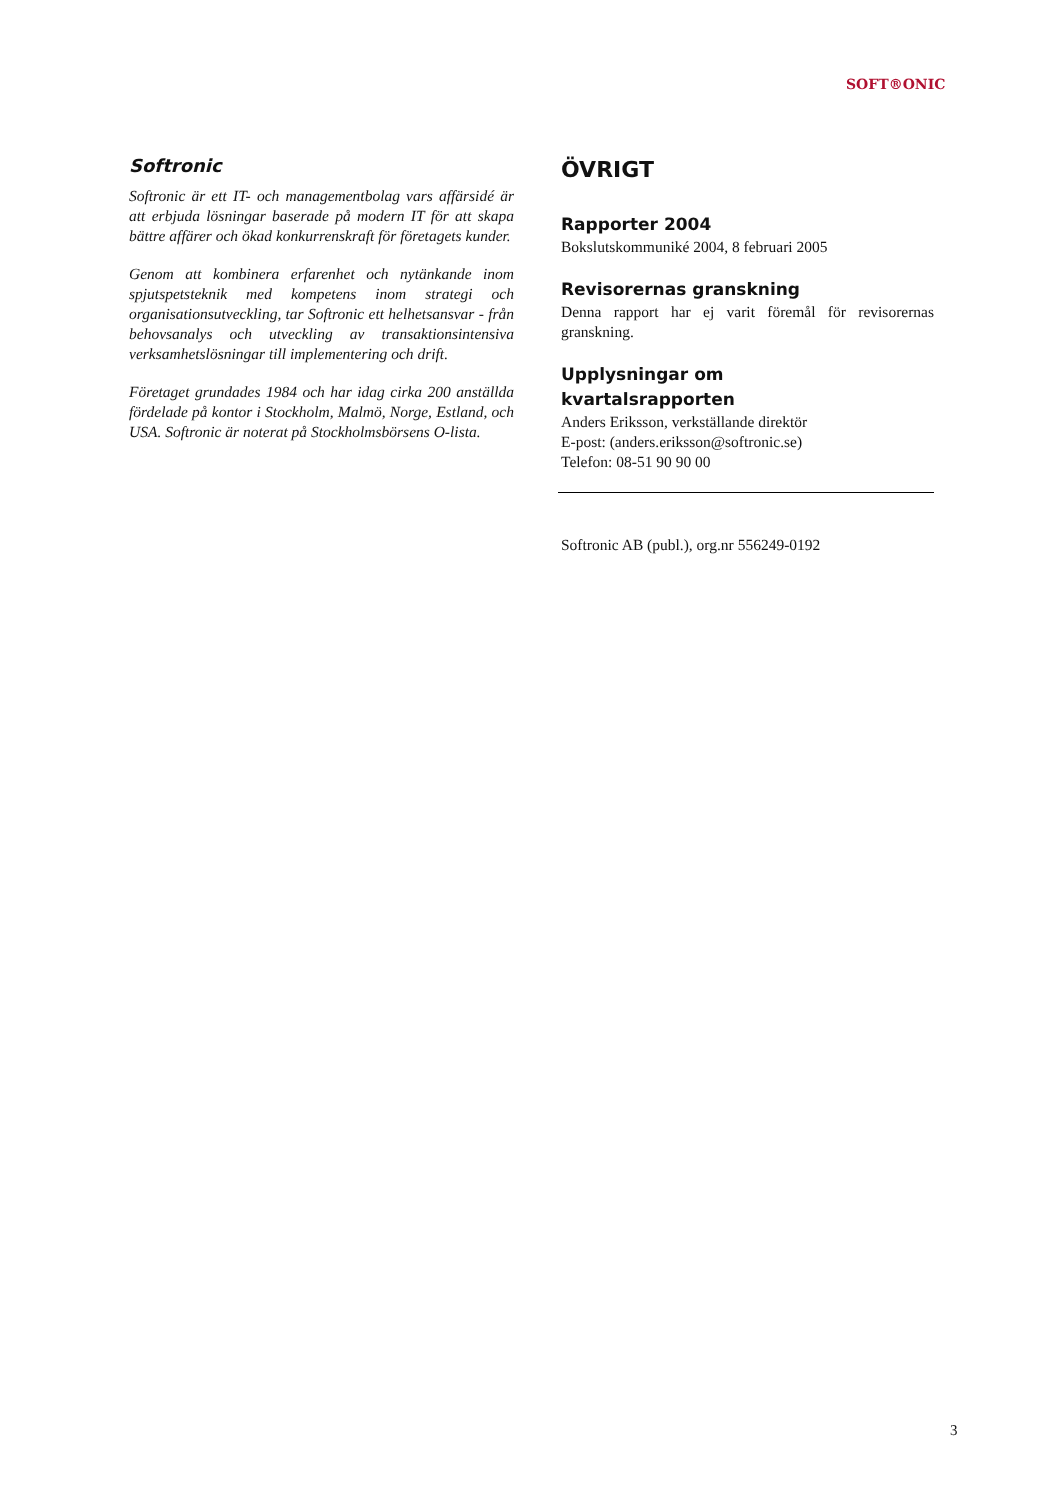SOFT®ONIC
Softronic
Softronic är ett IT- och managementbolag vars affärsidé är att erbjuda lösningar baserade på modern IT för att skapa bättre affärer och ökad konkurrenskraft för företagets kunder.
Genom att kombinera erfarenhet och nytänkande inom spjutspetsteknik med kompetens inom strategi och organisationsutveckling, tar Softronic ett helhetsansvar - från behovsanalys och utveckling av transaktionsintensiva verksamhetslösningar till implementering och drift.
Företaget grundades 1984 och har idag cirka 200 anställda fördelade på kontor i Stockholm, Malmö, Norge, Estland, och USA. Softronic är noterat på Stockholmsbörsens O-lista.
ÖVRIGT
Rapporter 2004
Bokslutskommuniké 2004, 8 februari 2005
Revisorernas granskning
Denna rapport har ej varit föremål för revisorernas granskning.
Upplysningar om
kvartalsrapporten
Anders Eriksson, verkställande direktör
E-post: (anders.eriksson@softronic.se)
Telefon: 08-51 90 90 00
Softronic AB (publ.), org.nr 556249-0192
3